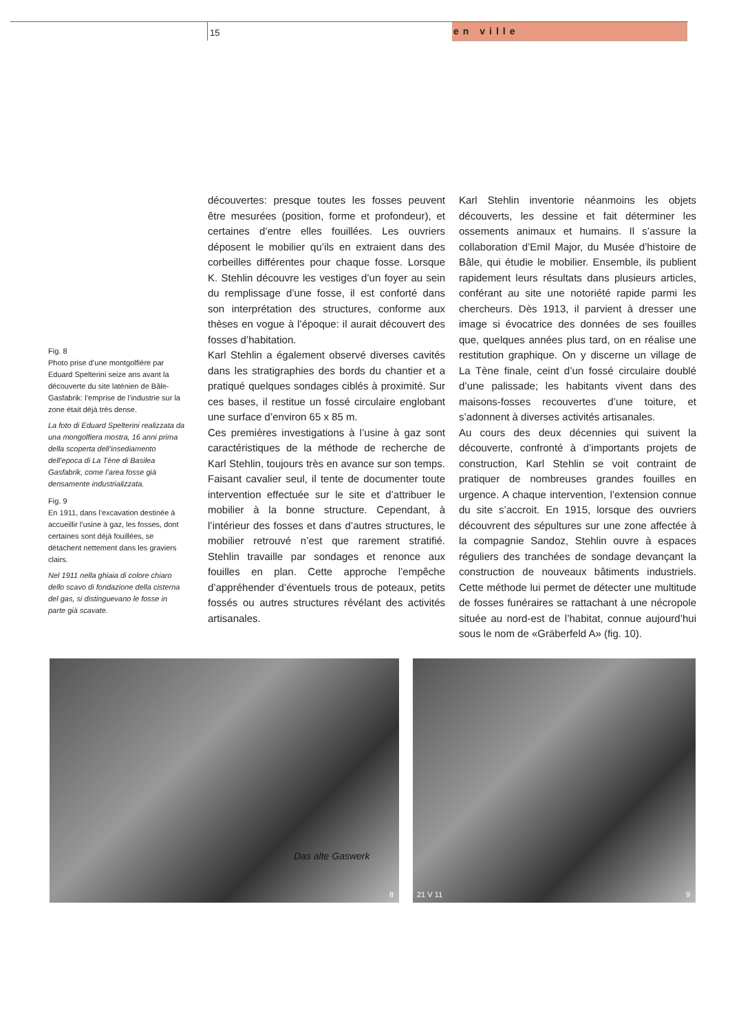15 en ville
Fig. 8
Photo prise d’une montgolfière par Eduard Spelterini seize ans avant la découverte du site laténien de Bâle-Gasfabrik: l’emprise de l’industrie sur la zone était déjà très dense.
La foto di Eduard Spelterini realizzata da una mongolfiera mostra, 16 anni prima della scoperta dell’insediamento dell’epoca di La Tène di Basilea Gasfabrik, come l’area fosse già densamente industrializzata.
Fig. 9
En 1911, dans l’excavation destinée à accueillir l’usine à gaz, les fosses, dont certaines sont déjà fouillées, se détachent nettement dans les graviers clairs.
Nel 1911 nella ghiaia di colore chiaro dello scavo di fondazione della cisterna del gas, si distinguevano le fosse in parte già scavate.
découvertes: presque toutes les fosses peuvent être mesurées (position, forme et profondeur), et certaines d’entre elles fouillées. Les ouvriers déposent le mobilier qu’ils en extraient dans des corbeilles différentes pour chaque fosse. Lorsque K. Stehlin découvre les vestiges d’un foyer au sein du remplissage d’une fosse, il est conforté dans son interprétation des structures, conforme aux thèses en vogue à l’époque: il aurait découvert des fosses d’habitation.
Karl Stehlin a également observé diverses cavités dans les stratigraphies des bords du chantier et a pratiqué quelques sondages ciblés à proximité. Sur ces bases, il restitue un fossé circulaire englobant une surface d’environ 65 x 85 m.
Ces premières investigations à l’usine à gaz sont caractéristiques de la méthode de recherche de Karl Stehlin, toujours très en avance sur son temps. Faisant cavalier seul, il tente de documenter toute intervention effectuée sur le site et d’attribuer le mobilier à la bonne structure. Cependant, à l’intérieur des fosses et dans d’autres structures, le mobilier retrouvé n’est que rarement stratifié. Stehlin travaille par sondages et renonce aux fouilles en plan. Cette approche l’empêche d’appréhender d’éventuels trous de poteaux, petits fossés ou autres structures révélant des activités artisanales.
Karl Stehlin inventorie néanmoins les objets découverts, les dessine et fait déterminer les ossements animaux et humains. Il s’assure la collaboration d’Emil Major, du Musée d’histoire de Bâle, qui étudie le mobilier. Ensemble, ils publient rapidement leurs résultats dans plusieurs articles, conférant au site une notoriété rapide parmi les chercheurs. Dès 1913, il parvient à dresser une image si évocatrice des données de ses fouilles que, quelques années plus tard, on en réalise une restitution graphique. On y discerne un village de La Tène finale, ceint d’un fossé circulaire doublé d’une palissade; les habitants vivent dans des maisons-fosses recouvertes d’une toiture, et s’adonnent à diverses activités artisanales.
Au cours des deux décennies qui suivent la découverte, confronté à d’importants projets de construction, Karl Stehlin se voit contraint de pratiquer de nombreuses grandes fouilles en urgence. A chaque intervention, l’extension connue du site s’accroit. En 1915, lorsque des ouvriers découvrent des sépultures sur une zone affectée à la compagnie Sandoz, Stehlin ouvre à espaces réguliers des tranchées de sondage devançant la construction de nouveaux bâtiments industriels. Cette méthode lui permet de détecter une multitude de fosses funéraires se rattachant à une nécropole située au nord-est de l’habitat, connue aujourd’hui sous le nom de «Gräberfeld A» (fig. 10).
Das alte Gaswerk
8
21 V 11 9